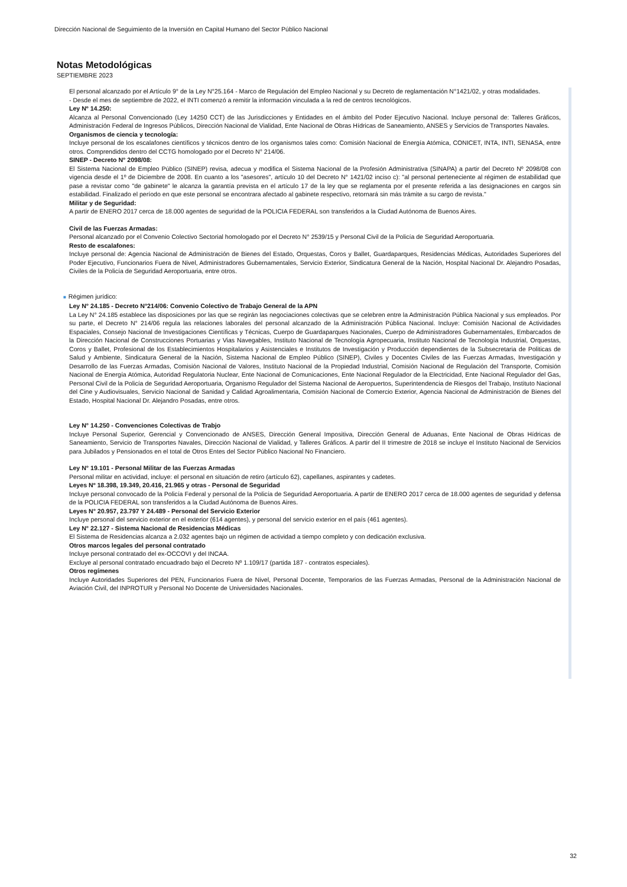Dirección Nacional de Seguimiento de la Inversión en Capital Humano del Sector Público Nacional
Notas Metodológicas
SEPTIEMBRE 2023
El personal alcanzado por el Artículo 9° de la Ley N°25.164 - Marco de Regulación del Empleo Nacional y su Decreto de reglamentación N°1421/02, y otras modalidades.
- Desde el mes de septiembre de 2022, el INTI comenzó a remitir la información vinculada a la red de centros tecnológicos.
Ley Nº 14.250:
Alcanza al Personal Convencionado (Ley 14250 CCT) de las Jurisdicciones y Entidades en el ámbito del Poder Ejecutivo Nacional. Incluye personal de: Talleres Gráficos, Administración Federal de Ingresos Públicos, Dirección Nacional de Vialidad, Ente Nacional de Obras Hídricas de Saneamiento, ANSES y Servicios de Transportes Navales.
Organismos de ciencia y tecnología:
Incluye personal de los escalafones científicos y técnicos dentro de los organismos tales como: Comisión Nacional de Energía Atómica, CONICET, INTA, INTI, SENASA, entre otros. Comprendidos dentro del CCTG homologado por el Decreto N° 214/06.
SINEP - Decreto N° 2098/08:
El Sistema Nacional de Empleo Público (SINEP) revisa, adecua y modifica el Sistema Nacional de la Profesión Administrativa (SINAPA) a partir del Decreto Nº 2098/08 con vigencia desde el 1º de Diciembre de 2008. En cuanto a los "asesores", artículo 10 del Decreto N° 1421/02 inciso c): "al personal perteneciente al régimen de estabilidad que pase a revistar como "de gabinete" le alcanza la garantía prevista en el artículo 17 de la ley que se reglamenta por el presente referida a las designaciones en cargos sin estabilidad. Finalizado el período en que este personal se encontrara afectado al gabinete respectivo, retornará sin más trámite a su cargo de revista."
Militar y de Seguridad:
A partir de ENERO 2017 cerca de 18.000 agentes de seguridad de la POLICIA FEDERAL son transferidos a la Ciudad Autónoma de Buenos Aires.
Civil de las Fuerzas Armadas:
Personal alcanzado por el Convenio Colectivo Sectorial homologado por el Decreto N° 2539/15 y Personal Civil de la Policía de Seguridad Aeroportuaria.
Resto de escalafones:
Incluye personal de: Agencia Nacional de Administración de Bienes del Estado, Orquestas, Coros y Ballet, Guardaparques, Residencias Médicas, Autoridades Superiores del Poder Ejecutivo, Funcionarios Fuera de Nivel, Administradores Gubernamentales, Servicio Exterior, Sindicatura General de la Nación, Hospital Nacional Dr. Alejandro Posadas, Civiles de la Policía de Seguridad Aeroportuaria, entre otros.
■ Régimen jurídico:
Ley N° 24.185 - Decreto N°214/06: Convenio Colectivo de Trabajo General de la APN
La Ley N° 24.185 establece las disposiciones por las que se regirán las negociaciones colectivas que se celebren entre la Administración Pública Nacional y sus empleados. Por su parte, el Decreto N° 214/06 regula las relaciones laborales del personal alcanzado de la Administración Pública Nacional. Incluye: Comisión Nacional de Actividades Espaciales, Consejo Nacional de Investigaciones Científicas y Técnicas, Cuerpo de Guardaparques Nacionales, Cuerpo de Administradores Gubernamentales, Embarcados de la Dirección Nacional de Construcciones Portuarias y Vias Navegables, Instituto Nacional de Tecnología Agropecuaria, Instituto Nacional de Tecnología Industrial, Orquestas, Coros y Ballet, Profesional de los Establecimientos Hospitalarios y Asistenciales e Institutos de Investigación y Producción dependientes de la Subsecretaria de Politicas de Salud y Ambiente, Sindicatura General de la Nación, Sistema Nacional de Empleo Público (SINEP), Civiles y Docentes Civiles de las Fuerzas Armadas, Investigación y Desarrollo de las Fuerzas Armadas, Comisión Nacional de Valores, Instituto Nacional de la Propiedad Industrial, Comisión Nacional de Regulación del Transporte, Comisión Nacional de Energía Atómica, Autoridad Regulatoria Nuclear, Ente Nacional de Comunicaciones, Ente Nacional Regulador de la Electricidad, Ente Nacional Regulador del Gas, Personal Civil de la Policía de Seguridad Aeroportuaria, Organismo Regulador del Sistema Nacional de Aeropuertos, Superintendencia de Riesgos del Trabajo, Instituto Nacional del Cine y Audiovisuales, Servicio Nacional de Sanidad y Calidad Agroalimentaria, Comisión Nacional de Comercio Exterior, Agencia Nacional de Administración de Bienes del Estado, Hospital Nacional Dr. Alejandro Posadas, entre otros.
Ley N° 14.250 - Convenciones Colectivas de Trabjo
Incluye Personal Superior, Gerencial y Convencionado de ANSES, Dirección General Impositiva, Dirección General de Aduanas, Ente Nacional de Obras Hídricas de Saneamiento, Servicio de Transportes Navales, Dirección Nacional de Vialidad, y Talleres Gráficos. A partir del II trimestre de 2018 se incluye el Instituto Nacional de Servicios para Jubilados y Pensionados en el total de Otros Entes del Sector Público Nacional No Financiero.
Ley N° 19.101 - Personal Militar de las Fuerzas Armadas
Personal militar en actividad, incluye: el personal en situación de retiro (artículo 62), capellanes, aspirantes y cadetes.
Leyes Nº 18.398, 19.349, 20.416, 21.965 y otras - Personal de Seguridad
Incluye personal convocado de la Policía Federal y personal de la Policía de Seguridad Aeroportuaria. A partir de ENERO 2017 cerca de 18.000 agentes de seguridad y defensa de la POLICIA FEDERAL son transferidos a la Ciudad Autónoma de Buenos Aires.
Leyes N° 20.957, 23.797 Y 24.489 - Personal del Servicio Exterior
Incluye personal del servicio exterior en el exterior (614 agentes), y personal del servicio exterior en el país (461 agentes).
Ley N° 22.127 - Sistema Nacional de Residencias Médicas
El Sistema de Residencias alcanza a 2.032 agentes bajo un régimen de actividad a tiempo completo y con dedicación exclusiva.
Otros marcos legales del personal contratado
Incluye personal contratado del ex-OCCOVI y del INCAA.
Excluye al personal contratado encuadrado bajo el Decreto Nº 1.109/17 (partida 187 - contratos especiales).
Otros regímenes
Incluye Autoridades Superiores del PEN, Funcionarios Fuera de Nivel, Personal Docente, Temporarios de las Fuerzas Armadas, Personal de la Administración Nacional de Aviación Civil, del INPROTUR y Personal No Docente de Universidades Nacionales.
32